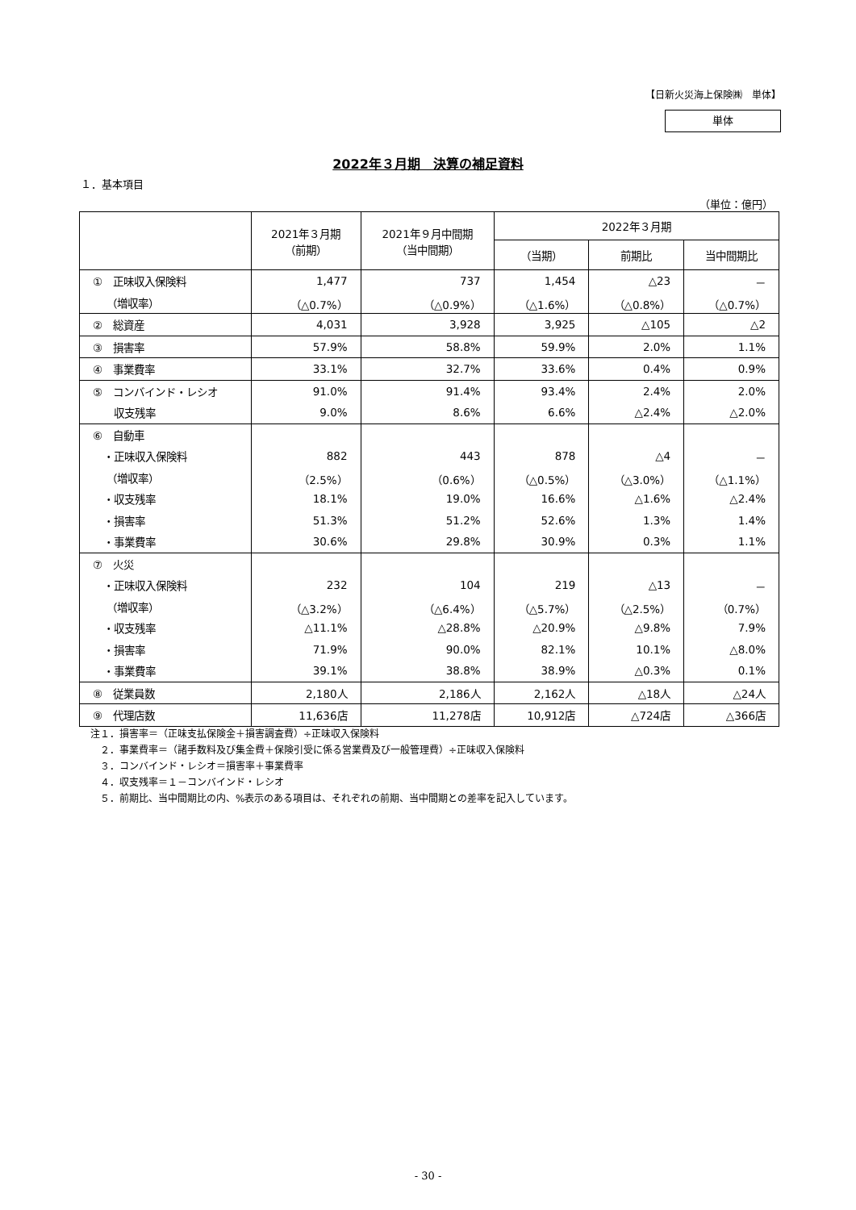【日新火災海上保険㈱　単体】
単体
2022年３月期　決算の補足資料
１．基本項目
（単位：億円）
| | 2021年３月期 （前期） | 2021年９月中間期 （当中間期） | 2022年３月期 | | |
| --- | --- | --- | --- | --- | --- |
| | | | （当期） | 前期比 | 当中間期比 |
| ① 正味収入保険料 | 1,477 | 737 | 1,454 | △23 | － |
| （増収率） | （△0.7%） | （△0.9%） | （△1.6%） | （△0.8%） | （△0.7%） |
| ② 総資産 | 4,031 | 3,928 | 3,925 | △105 | △2 |
| ③ 損害率 | 57.9% | 58.8% | 59.9% | 2.0% | 1.1% |
| ④ 事業費率 | 33.1% | 32.7% | 33.6% | 0.4% | 0.9% |
| ⑤ コンバインド・レシオ | 91.0% | 91.4% | 93.4% | 2.4% | 2.0% |
| 収支残率 | 9.0% | 8.6% | 6.6% | △2.4% | △2.0% |
| ⑥ 自動車 | | | | | |
| ・正味収入保険料 | 882 | 443 | 878 | △4 | － |
| （増収率） | （2.5%） | （0.6%） | （△0.5%） | （△3.0%） | （△1.1%） |
| ・収支残率 | 18.1% | 19.0% | 16.6% | △1.6% | △2.4% |
| ・損害率 | 51.3% | 51.2% | 52.6% | 1.3% | 1.4% |
| ・事業費率 | 30.6% | 29.8% | 30.9% | 0.3% | 1.1% |
| ⑦ 火災 | | | | | |
| ・正味収入保険料 | 232 | 104 | 219 | △13 | － |
| （増収率） | （△3.2%） | （△6.4%） | （△5.7%） | （△2.5%） | （0.7%） |
| ・収支残率 | △11.1% | △28.8% | △20.9% | △9.8% | 7.9% |
| ・損害率 | 71.9% | 90.0% | 82.1% | 10.1% | △8.0% |
| ・事業費率 | 39.1% | 38.8% | 38.9% | △0.3% | 0.1% |
| ⑧ 従業員数 | 2,180人 | 2,186人 | 2,162人 | △18人 | △24人 |
| ⑨ 代理店数 | 11,636店 | 11,278店 | 10,912店 | △724店 | △366店 |
注１．損害率＝（正味支払保険金＋損害調査費）÷正味収入保険料
　２．事業費率＝（諸手数料及び集金費＋保険引受に係る営業費及び一般管理費）÷正味収入保険料
　３．コンバインド・レシオ＝損害率＋事業費率
　４．収支残率＝１－コンバインド・レシオ
　５．前期比、当中間期比の内、%表示のある項目は、それぞれの前期、当中間期との差率を記入しています。
- 30 -